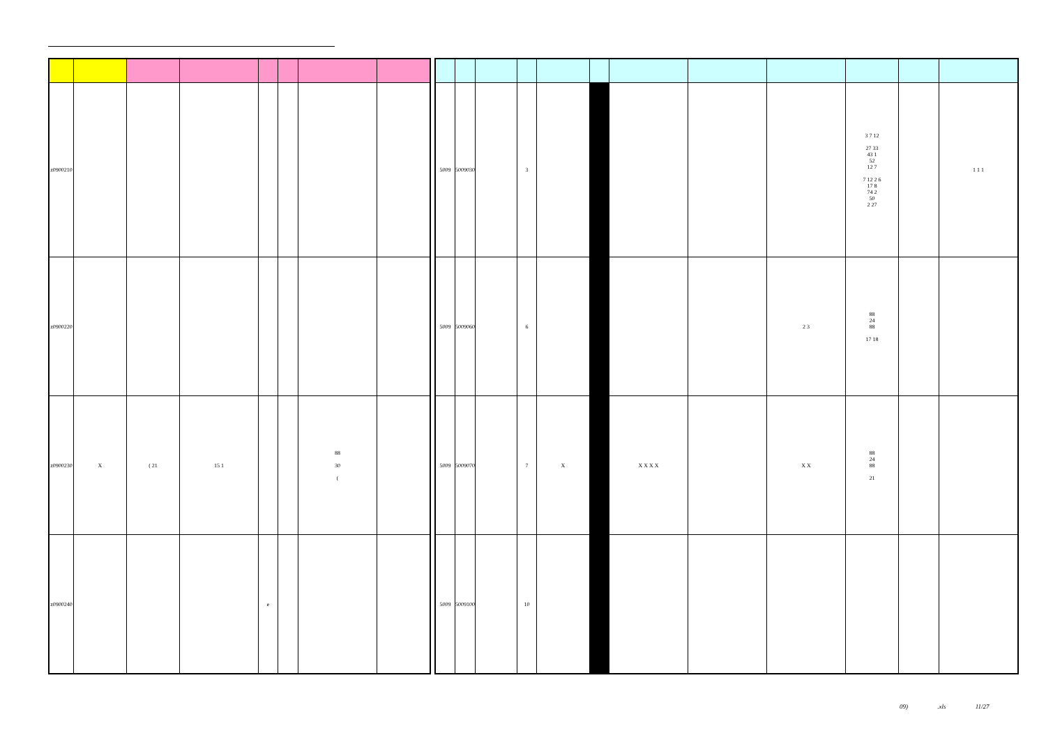| z0900210 | | | | | | | |
| z0900220 | | | | | | | |
| z0900230 | X | ( 21 | 15 1 | | | 88 30 ( | |
| z0900240 | | | | e | | | |
| 5009 | 5009030 | | 3 | | | | | | 3 7 12 27 33 43 1 52 12 7 7 12 2 6 17 8 74 2 50 2 27 | | 1 1 1 |
| 5009 | 5009060 | | 6 | | | | | 2 3 | 88 24 88 17 18 | | |
| 5009 | 5009070 | | 7 | X | | X X X X | | X X | 88 24 88 21 | | |
| 5009 | 5009100 | | 10 | | | | | | | | |
09) .xls 11/27